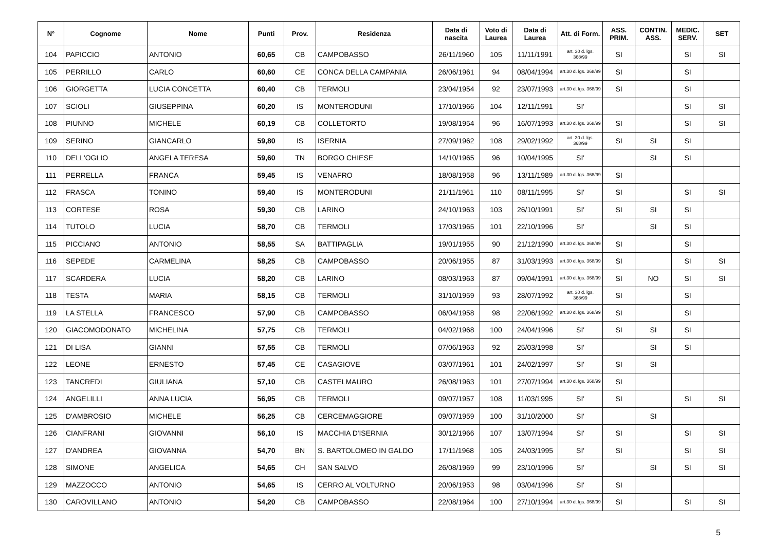| N° | Cognome | Nome | Punti | Prov. | Residenza | Data di nascita | Voto di Laurea | Data di Laurea | Att. di Form. | ASS. PRIM. | CONTIN. ASS. | MEDIC. SERV. | SET |
| --- | --- | --- | --- | --- | --- | --- | --- | --- | --- | --- | --- | --- | --- |
| 104 | PAPICCIO | ANTONIO | 60,65 | CB | CAMPOBASSO | 26/11/1960 | 105 | 11/11/1991 | art. 30 d. lgs. 368/99 | SI | | SI | SI |
| 105 | PERRILLO | CARLO | 60,60 | CE | CONCA DELLA CAMPANIA | 26/06/1961 | 94 | 08/04/1994 | art.30 d. lgs. 368/99 | SI | | SI | |
| 106 | GIORGETTA | LUCIA CONCETTA | 60,40 | CB | TERMOLI | 23/04/1954 | 92 | 23/07/1993 | art.30 d. lgs. 368/99 | SI | | SI | |
| 107 | SCIOLI | GIUSEPPINA | 60,20 | IS | MONTERODUNI | 17/10/1966 | 104 | 12/11/1991 | SI' | | | SI | SI |
| 108 | PIUNNO | MICHELE | 60,19 | CB | COLLETORTO | 19/08/1954 | 96 | 16/07/1993 | art.30 d. lgs. 368/99 | SI | | SI | SI |
| 109 | SERINO | GIANCARLO | 59,80 | IS | ISERNIA | 27/09/1962 | 108 | 29/02/1992 | art. 30 d. lgs. 368/99 | SI | SI | SI | |
| 110 | DELL'OGLIO | ANGELA TERESA | 59,60 | TN | BORGO CHIESE | 14/10/1965 | 96 | 10/04/1995 | SI' | | SI | SI | |
| 111 | PERRELLA | FRANCA | 59,45 | IS | VENAFRO | 18/08/1958 | 96 | 13/11/1989 | art.30 d. lgs. 368/99 | SI | | | |
| 112 | FRASCA | TONINO | 59,40 | IS | MONTERODUNI | 21/11/1961 | 110 | 08/11/1995 | SI' | SI | | SI | SI |
| 113 | CORTESE | ROSA | 59,30 | CB | LARINO | 24/10/1963 | 103 | 26/10/1991 | SI' | SI | SI | SI | |
| 114 | TUTOLO | LUCIA | 58,70 | CB | TERMOLI | 17/03/1965 | 101 | 22/10/1996 | SI' | | SI | SI | |
| 115 | PICCIANO | ANTONIO | 58,55 | SA | BATTIPAGLIA | 19/01/1955 | 90 | 21/12/1990 | art.30 d. lgs. 368/99 | SI | | SI | |
| 116 | SEPEDE | CARMELINA | 58,25 | CB | CAMPOBASSO | 20/06/1955 | 87 | 31/03/1993 | art.30 d. lgs. 368/99 | SI | | SI | SI |
| 117 | SCARDERA | LUCIA | 58,20 | CB | LARINO | 08/03/1963 | 87 | 09/04/1991 | art.30 d. lgs. 368/99 | SI | NO | SI | SI |
| 118 | TESTA | MARIA | 58,15 | CB | TERMOLI | 31/10/1959 | 93 | 28/07/1992 | art. 30 d. lgs. 368/99 | SI | | SI | |
| 119 | LA STELLA | FRANCESCO | 57,90 | CB | CAMPOBASSO | 06/04/1958 | 98 | 22/06/1992 | art.30 d. lgs. 368/99 | SI | | SI | |
| 120 | GIACOMODONATO | MICHELINA | 57,75 | CB | TERMOLI | 04/02/1968 | 100 | 24/04/1996 | SI' | SI | SI | SI | |
| 121 | DI LISA | GIANNI | 57,55 | CB | TERMOLI | 07/06/1963 | 92 | 25/03/1998 | SI' | | SI | SI | |
| 122 | LEONE | ERNESTO | 57,45 | CE | CASAGIOVE | 03/07/1961 | 101 | 24/02/1997 | SI' | SI | SI | | |
| 123 | TANCREDI | GIULIANA | 57,10 | CB | CASTELMAURO | 26/08/1963 | 101 | 27/07/1994 | art.30 d. lgs. 368/99 | SI | | | |
| 124 | ANGELILLI | ANNA LUCIA | 56,95 | CB | TERMOLI | 09/07/1957 | 108 | 11/03/1995 | SI' | SI | | SI | SI |
| 125 | D'AMBROSIO | MICHELE | 56,25 | CB | CERCEMAGGIORE | 09/07/1959 | 100 | 31/10/2000 | SI' | | SI | | |
| 126 | CIANFRANI | GIOVANNI | 56,10 | IS | MACCHIA D'ISERNIA | 30/12/1966 | 107 | 13/07/1994 | SI' | SI | | SI | SI |
| 127 | D'ANDREA | GIOVANNA | 54,70 | BN | S. BARTOLOMEO IN GALDO | 17/11/1968 | 105 | 24/03/1995 | SI' | SI | | SI | SI |
| 128 | SIMONE | ANGELICA | 54,65 | CH | SAN SALVO | 26/08/1969 | 99 | 23/10/1996 | SI' | | SI | SI | SI |
| 129 | MAZZOCCO | ANTONIO | 54,65 | IS | CERRO AL VOLTURNO | 20/06/1953 | 98 | 03/04/1996 | SI' | SI | | | |
| 130 | CAROVILLANO | ANTONIO | 54,20 | CB | CAMPOBASSO | 22/08/1964 | 100 | 27/10/1994 | art.30 d. lgs. 368/99 | SI | | SI | SI |
5